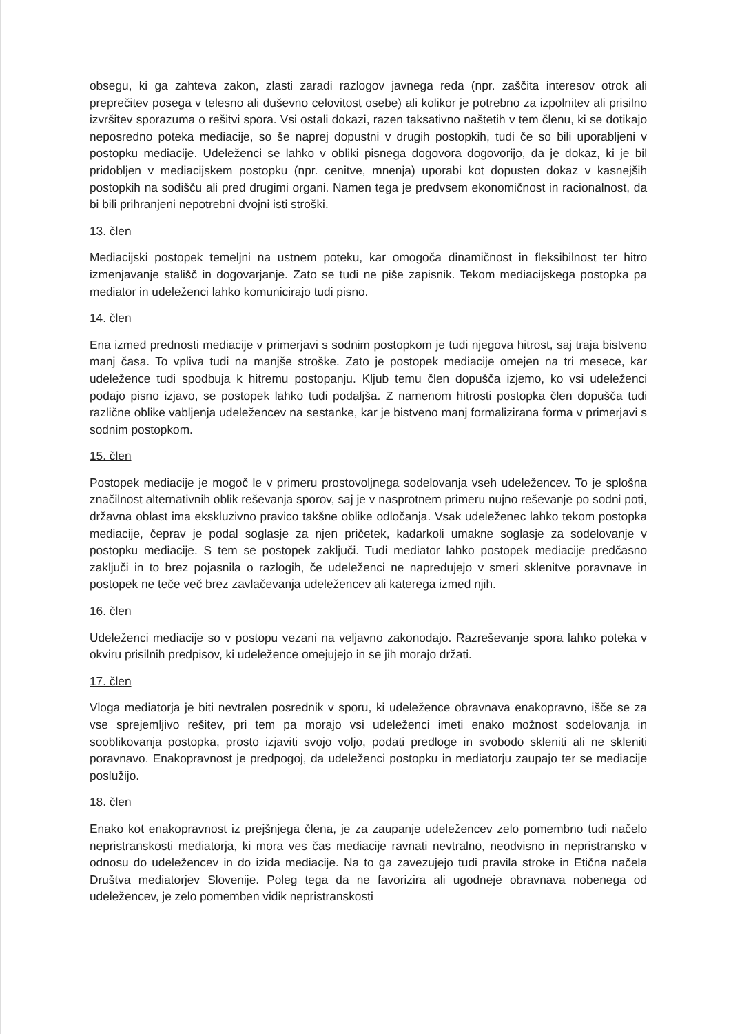obsegu, ki ga zahteva zakon, zlasti zaradi razlogov javnega reda (npr. zaščita interesov otrok ali preprečitev posega v telesno ali duševno celovitost osebe) ali kolikor je potrebno za izpolnitev ali prisilno izvršitev sporazuma o rešitvi spora. Vsi ostali dokazi, razen taksativno naštetih v tem členu, ki se dotikajo neposredno poteka mediacije, so še naprej dopustni v drugih postopkih, tudi če so bili uporabljeni v postopku mediacije. Udeleženci se lahko v obliki pisnega dogovora dogovorijo, da je dokaz, ki je bil pridobljen v mediacijskem postopku (npr. cenitve, mnenja) uporabi kot dopusten dokaz v kasnejših postopkih na sodišču ali pred drugimi organi. Namen tega je predvsem ekonomičnost in racionalnost, da bi bili prihranjeni nepotrebni dvojni isti stroški.
13. člen
Mediacijski postopek temeljni na ustnem poteku, kar omogoča dinamičnost in fleksibilnost ter hitro izmenjavanje stališč in dogovarjanje. Zato se tudi ne piše zapisnik. Tekom mediacijskega postopka pa mediator in udeleženci lahko komunicirajo tudi pisno.
14. člen
Ena izmed prednosti mediacije v primerjavi s sodnim postopkom je tudi njegova hitrost, saj traja bistveno manj časa. To vpliva tudi na manjše stroške. Zato je postopek mediacije omejen na tri mesece, kar udeležence tudi spodbuja k hitremu postopanju. Kljub temu člen dopušča izjemo, ko vsi udeleženci podajo pisno izjavo, se postopek lahko tudi podaljša. Z namenom hitrosti postopka člen dopušča tudi različne oblike vabljenja udeležencev na sestanke, kar je bistveno manj formalizirana forma v primerjavi s sodnim postopkom.
15. člen
Postopek mediacije je mogoč le v primeru prostovoljnega sodelovanja vseh udeležencev. To je splošna značilnost alternativnih oblik reševanja sporov, saj je v nasprotnem primeru nujno reševanje po sodni poti, državna oblast ima ekskluzivno pravico takšne oblike odločanja. Vsak udeleženec lahko tekom postopka mediacije, čeprav je podal soglasje za njen pričetek, kadarkoli umakne soglasje za sodelovanje v postopku mediacije. S tem se postopek zaključi. Tudi mediator lahko postopek mediacije predčasno zaključi in to brez pojasnila o razlogih, če udeleženci ne napredujejo v smeri sklenitve poravnave in postopek ne teče več brez zavlačevanja udeležencev ali katerega izmed njih.
16. člen
Udeleženci mediacije so v postopu vezani na veljavno zakonodajo. Razreševanje spora lahko poteka v okviru prisilnih predpisov, ki udeležence omejujejo in se jih morajo držati.
17. člen
Vloga mediatorja je biti nevtralen posrednik v sporu, ki udeležence obravnava enakopravno, išče se za vse sprejemljivo rešitev, pri tem pa morajo vsi udeleženci imeti enako možnost sodelovanja in sooblikovanja postopka, prosto izjaviti svojo voljo, podati predloge in svobodo skleniti ali ne skleniti poravnavo. Enakopravnost je predpogoj, da udeleženci postopku in mediatorju zaupajo ter se mediacije poslužijo.
18. člen
Enako kot enakopravnost iz prejšnjega člena, je za zaupanje udeležencev zelo pomembno tudi načelo nepristranskosti mediatorja, ki mora ves čas mediacije ravnati nevtralno, neodvisno in nepristransko v odnosu do udeležencev in do izida mediacije. Na to ga zavezujejo tudi pravila stroke in Etična načela Društva mediatorjev Slovenije. Poleg tega da ne favorizira ali ugodneje obravnava nobenega od udeležencev, je zelo pomemben vidik nepristranskosti